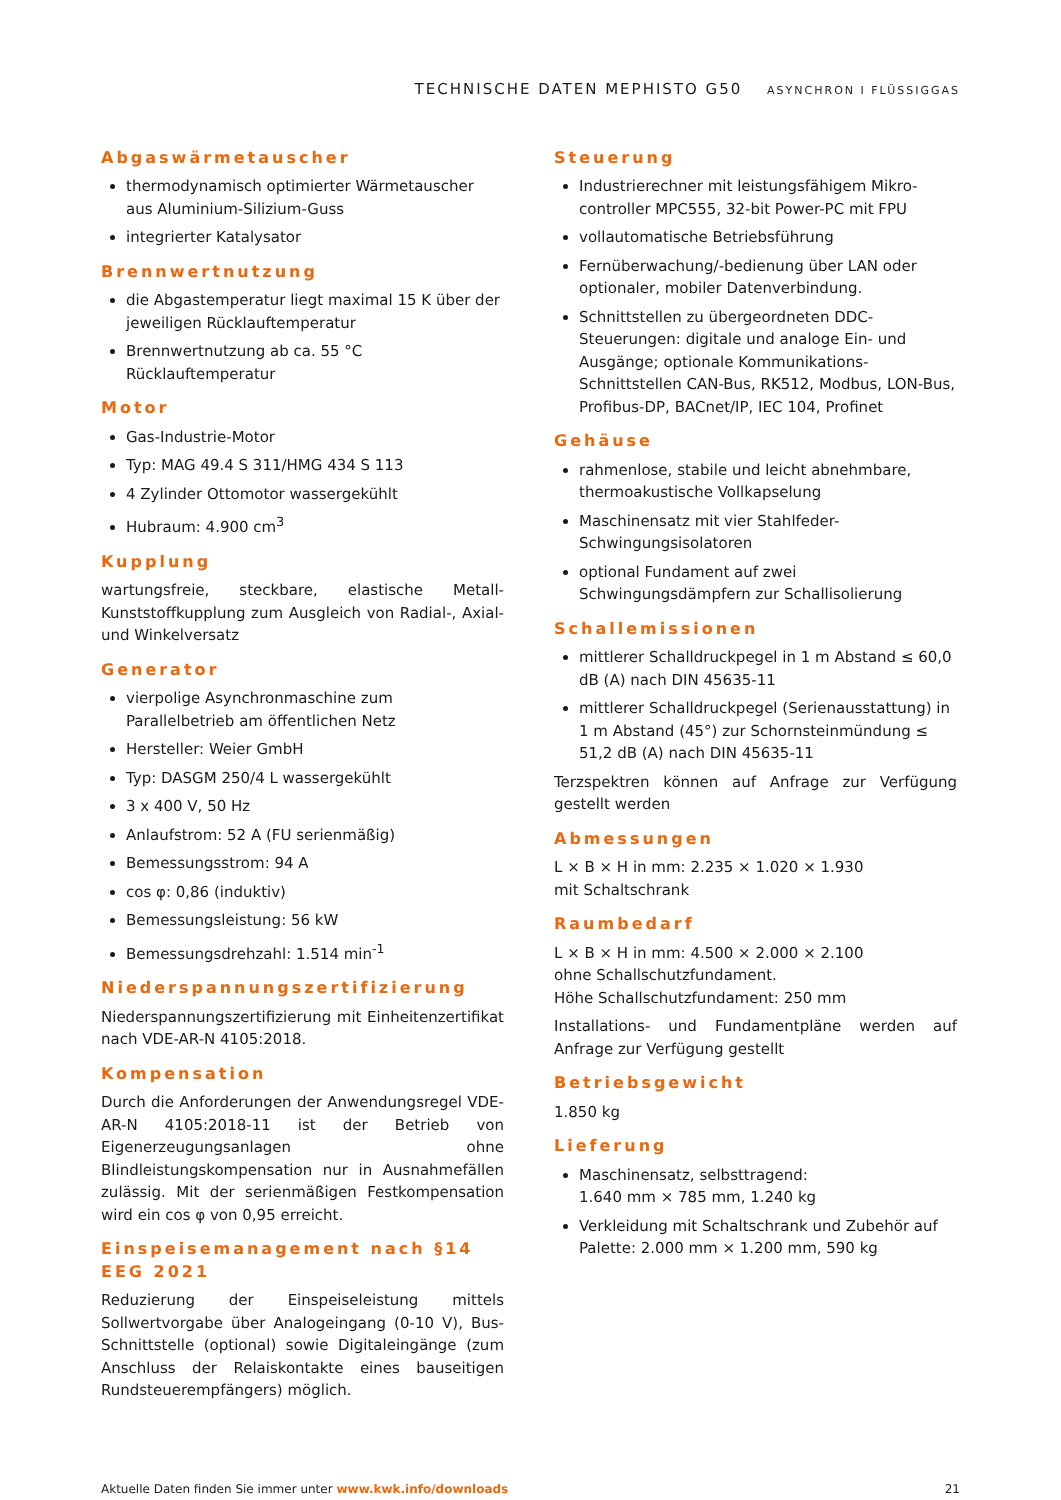TECHNISCHE DATEN MEPHISTO G50 ASYNCHRON I FLÜSSIGGAS
Abgaswärmetauscher
thermodynamisch optimierter Wärmetauscher aus Aluminium-Silizium-Guss
integrierter Katalysator
Brennwertnutzung
die Abgastemperatur liegt maximal 15 K über der jeweiligen Rücklauftemperatur
Brennwertnutzung ab ca. 55 °C Rücklauftemperatur
Motor
Gas-Industrie-Motor
Typ: MAG 49.4 S 311/HMG 434 S 113
4 Zylinder Ottomotor wassergekühlt
Hubraum: 4.900 cm<sup>3</sup>
Kupplung
wartungsfreie, steckbare, elastische Metall-Kunststoffkupplung zum Ausgleich von Radial-, Axial- und Winkelversatz
Generator
vierpolige Asynchronmaschine zum Parallelbetrieb am öffentlichen Netz
Hersteller: Weier GmbH
Typ: DASGM 250/4 L wassergekühlt
3 x 400 V, 50 Hz
Anlaufstrom: 52 A (FU serienmäßig)
Bemessungsstrom: 94 A
cos φ: 0,86 (induktiv)
Bemessungsleistung: 56 kW
Bemessungsdrehzahl: 1.514 min<sup>-1</sup>
Niederspannungszertifizierung
Niederspannungszertifizierung mit Einheitenzertifikat nach VDE-AR-N 4105:2018.
Kompensation
Durch die Anforderungen der Anwendungsregel VDE-AR-N 4105:2018-11 ist der Betrieb von Eigenerzeugungsanlagen ohne Blindleistungskompensation nur in Ausnahmefällen zulässig. Mit der serienmäßigen Festkompensation wird ein cos φ von 0,95 erreicht.
Einspeisemanagement nach §14 EEG 2021
Reduzierung der Einspeiseleistung mittels Sollwertvorgabe über Analogeingang (0-10 V), Bus-Schnittstelle (optional) sowie Digitaleingänge (zum Anschluss der Relaiskontakte eines bauseitigen Rundsteuerempfängers) möglich.
Steuerung
Industrierechner mit leistungsfähigem Mikro-controller MPC555, 32-bit Power-PC mit FPU
vollautomatische Betriebsführung
Fernüberwachung/-bedienung über LAN oder optionaler, mobiler Datenverbindung.
Schnittstellen zu übergeordneten DDC-Steuerungen: digitale und analoge Ein- und Ausgänge; optionale Kommunikations-Schnittstellen CAN-Bus, RK512, Modbus, LON-Bus, Profibus-DP, BACnet/IP, IEC 104, Profinet
Gehäuse
rahmenlose, stabile und leicht abnehmbare, thermoakustische Vollkapselung
Maschinensatz mit vier Stahlfeder-Schwingungsisolatoren
optional Fundament auf zwei Schwingungsdämpfern zur Schallisolierung
Schallemissionen
mittlerer Schalldruckpegel in 1 m Abstand ≤ 60,0 dB (A) nach DIN 45635-11
mittlerer Schalldruckpegel (Serienausstattung) in 1 m Abstand (45°) zur Schornsteinmündung ≤ 51,2 dB (A) nach DIN 45635-11
Terzspektren können auf Anfrage zur Verfügung gestellt werden
Abmessungen
L × B × H in mm: 2.235 × 1.020 × 1.930
mit Schaltschrank
Raumbedarf
L × B × H in mm: 4.500 × 2.000 × 2.100
ohne Schallschutzfundament.
Höhe Schallschutzfundament: 250 mm
Installations- und Fundamentpläne werden auf Anfrage zur Verfügung gestellt
Betriebsgewicht
1.850 kg
Lieferung
Maschinensatz, selbsttragend:
1.640 mm × 785 mm, 1.240 kg
Verkleidung mit Schaltschrank und Zubehör auf Palette: 2.000 mm × 1.200 mm, 590 kg
Aktuelle Daten finden Sie immer unter www.kwk.info/downloads 21